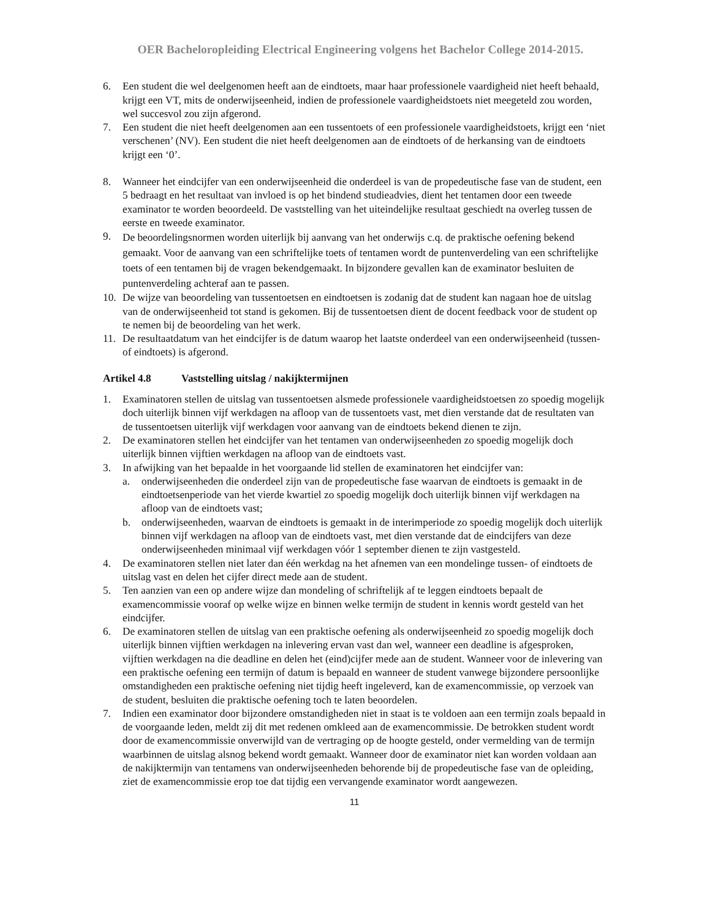OER Bacheloropleiding Electrical Engineering volgens het Bachelor College 2014-2015.
6. Een student die wel deelgenomen heeft aan de eindtoets, maar haar professionele vaardigheid niet heeft behaald, krijgt een VT, mits de onderwijseenheid, indien de professionele vaardigheidstoets niet meegeteld zou worden, wel succesvol zou zijn afgerond.
7. Een student die niet heeft deelgenomen aan een tussentoets of een professionele vaardigheidstoets, krijgt een ‘niet verschenen’ (NV). Een student die niet heeft deelgenomen aan de eindtoets of de herkansing van de eindtoets krijgt een ‘0’.
8. Wanneer het eindcijfer van een onderwijseenheid die onderdeel is van de propedeutische fase van de student, een 5 bedraagt en het resultaat van invloed is op het bindend studieadvies, dient het tentamen door een tweede examinator te worden beoordeeld. De vaststelling van het uiteindelijke resultaat geschiedt na overleg tussen de eerste en tweede examinator.
9.
De beoordelingsnormen worden uiterlijk bij aanvang van het onderwijs c.q. de praktische oefening bekend gemaakt. Voor de aanvang van een schriftelijke toets of tentamen wordt de puntenverdeling van een schriftelijke toets of een tentamen bij de vragen bekendgemaakt. In bijzondere gevallen kan de examinator besluiten de puntenverdeling achteraf aan te passen.
10. De wijze van beoordeling van tussentoetsen en eindtoetsen is zodanig dat de student kan nagaan hoe de uitslag van de onderwijseenheid tot stand is gekomen. Bij de tussentoetsen dient de docent feedback voor de student op te nemen bij de beoordeling van het werk.
11. De resultaatdatum van het eindcijfer is de datum waarop het laatste onderdeel van een onderwijseenheid (tussen- of eindtoets) is afgerond.
Artikel 4.8 Vaststelling uitslag / nakijktermijnen
1. Examinatoren stellen de uitslag van tussentoetsen alsmede professionele vaardigheidstoetsen zo spoedig mogelijk doch uiterlijk binnen vijf werkdagen na afloop van de tussentoets vast, met dien verstande dat de resultaten van de tussentoetsen uiterlijk vijf werkdagen voor aanvang van de eindtoets bekend dienen te zijn.
2. De examinatoren stellen het eindcijfer van het tentamen van onderwijseenheden zo spoedig mogelijk doch uiterlijk binnen vijftien werkdagen na afloop van de eindtoets vast.
3. In afwijking van het bepaalde in het voorgaande lid stellen de examinatoren het eindcijfer van:
a. onderwijseenheden die onderdeel zijn van de propedeutische fase waarvan de eindtoets is gemaakt in de eindtoetsenperiode van het vierde kwartiel zo spoedig mogelijk doch uiterlijk binnen vijf werkdagen na afloop van de eindtoets vast;
b. onderwijseenheden, waarvan de eindtoets is gemaakt in de interimperiode zo spoedig mogelijk doch uiterlijk binnen vijf werkdagen na afloop van de eindtoets vast, met dien verstande dat de eindcijfers van deze onderwijseenheden minimaal vijf werkdagen vóór 1 september dienen te zijn vastgesteld.
4. De examinatoren stellen niet later dan één werkdag na het afnemen van een mondelinge tussen- of eindtoets de uitslag vast en delen het cijfer direct mede aan de student.
5. Ten aanzien van een op andere wijze dan mondeling of schriftelijk af te leggen eindtoets bepaalt de examencommissie vooraf op welke wijze en binnen welke termijn de student in kennis wordt gesteld van het eindcijfer.
6. De examinatoren stellen de uitslag van een praktische oefening als onderwijseenheid zo spoedig mogelijk doch uiterlijk binnen vijftien werkdagen na inlevering ervan vast dan wel, wanneer een deadline is afgesproken, vijftien werkdagen na die deadline en delen het (eind)cijfer mede aan de student. Wanneer voor de inlevering van een praktische oefening een termijn of datum is bepaald en wanneer de student vanwege bijzondere persoonlijke omstandigheden een praktische oefening niet tijdig heeft ingeleverd, kan de examencommissie, op verzoek van de student, besluiten die praktische oefening toch te laten beoordelen.
7. Indien een examinator door bijzondere omstandigheden niet in staat is te voldoen aan een termijn zoals bepaald in de voorgaande leden, meldt zij dit met redenen omkleed aan de examencommissie. De betrokken student wordt door de examencommissie onverwijld van de vertraging op de hoogte gesteld, onder vermelding van de termijn waarbinnen de uitslag alsnog bekend wordt gemaakt. Wanneer door de examinator niet kan worden voldaan aan de nakijktermijn van tentamens van onderwijseenheden behorende bij de propedeutische fase van de opleiding, ziet de examencommissie erop toe dat tijdig een vervangende examinator wordt aangewezen.
11